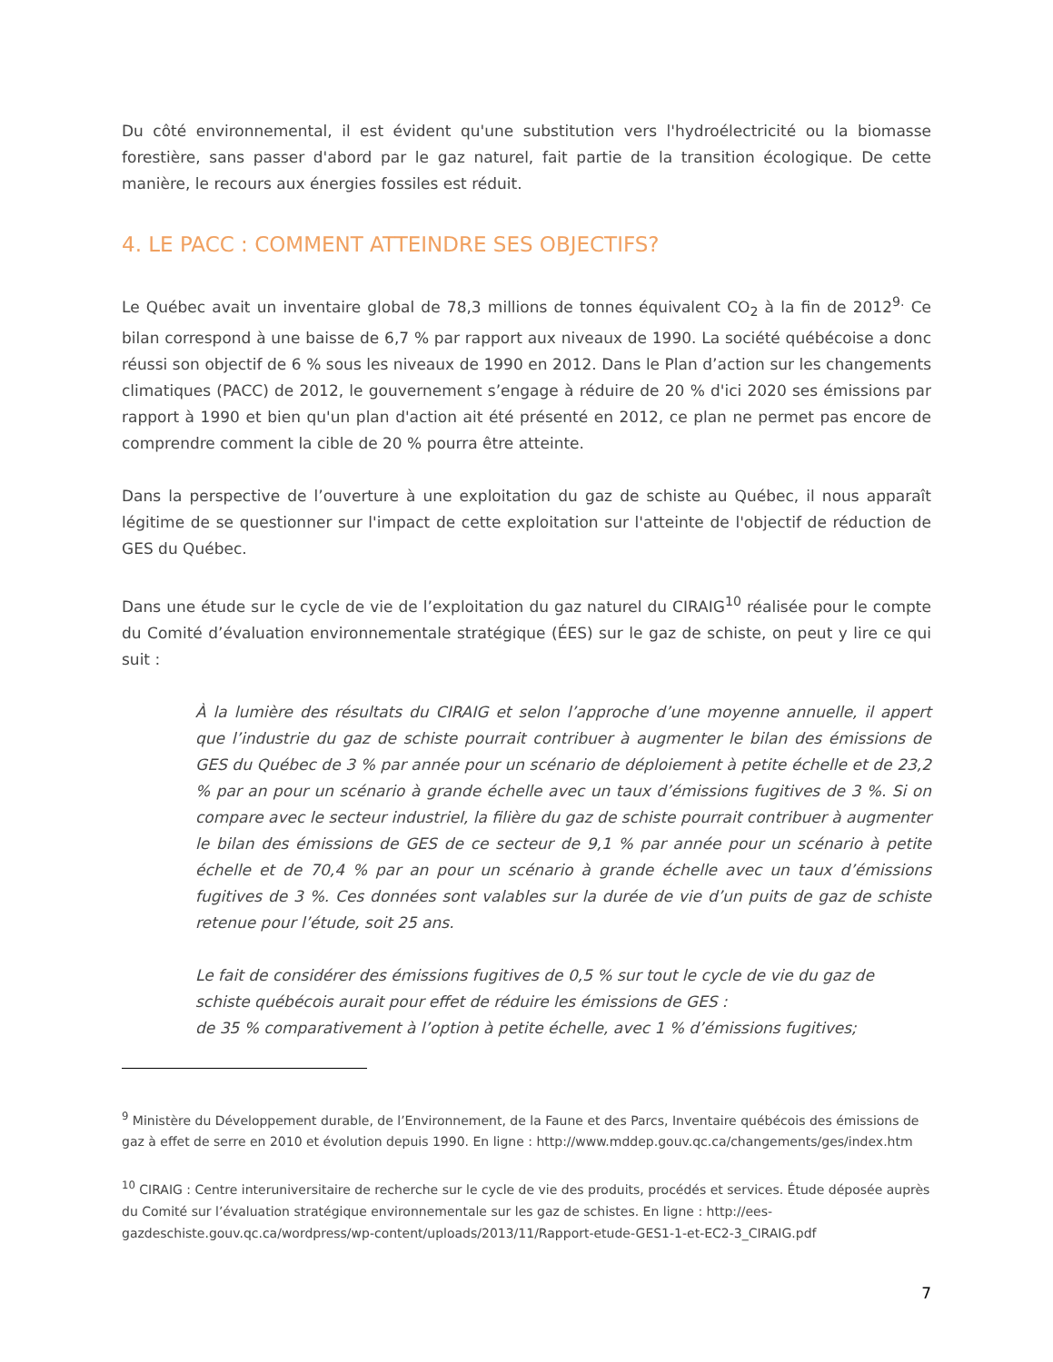Du côté environnemental, il est évident qu'une substitution vers l'hydroélectricité ou la biomasse forestière, sans passer d'abord par le gaz naturel, fait partie de la transition écologique. De cette manière, le recours aux énergies fossiles est réduit.
4. LE PACC : COMMENT ATTEINDRE SES OBJECTIFS?
Le Québec avait un inventaire global de 78,3 millions de tonnes équivalent CO<sub>2</sub> à la fin de 2012<sup>9.</sup> Ce bilan correspond à une baisse de 6,7 % par rapport aux niveaux de 1990. La société québécoise a donc réussi son objectif de 6 % sous les niveaux de 1990 en 2012. Dans le Plan d’action sur les changements climatiques (PACC) de 2012, le gouvernement s’engage à réduire de 20 % d'ici 2020 ses émissions par rapport à 1990 et bien qu'un plan d'action ait été présenté en 2012, ce plan ne permet pas encore de comprendre comment la cible de 20 % pourra être atteinte.
Dans la perspective de l’ouverture à une exploitation du gaz de schiste au Québec, il nous apparaît légitime de se questionner sur l'impact de cette exploitation sur l'atteinte de l'objectif de réduction de GES du Québec.
Dans une étude sur le cycle de vie de l’exploitation du gaz naturel du CIRAIG<sup>10</sup> réalisée pour le compte du Comité d’évaluation environnementale stratégique (ÉES) sur le gaz de schiste, on peut y lire ce qui suit :
À la lumière des résultats du CIRAIG et selon l’approche d’une moyenne annuelle, il appert que l’industrie du gaz de schiste pourrait contribuer à augmenter le bilan des émissions de GES du Québec de 3 % par année pour un scénario de déploiement à petite échelle et de 23,2 % par an pour un scénario à grande échelle avec un taux d’émissions fugitives de 3 %. Si on compare avec le secteur industriel, la filière du gaz de schiste pourrait contribuer à augmenter le bilan des émissions de GES de ce secteur de 9,1 % par année pour un scénario à petite échelle et de 70,4 % par an pour un scénario à grande échelle avec un taux d’émissions fugitives de 3 %. Ces données sont valables sur la durée de vie d’un puits de gaz de schiste retenue pour l’étude, soit 25 ans.
Le fait de considérer des émissions fugitives de 0,5 % sur tout le cycle de vie du gaz de schiste québécois aurait pour effet de réduire les émissions de GES :
de 35 % comparativement à l’option à petite échelle, avec 1 % d’émissions fugitives;
<sup>9</sup> Ministère du Développement durable, de l’Environnement, de la Faune et des Parcs, Inventaire québécois des émissions de gaz à effet de serre en 2010 et évolution depuis 1990. En ligne : http://www.mddep.gouv.qc.ca/changements/ges/index.htm
<sup>10</sup> CIRAIG : Centre interuniversitaire de recherche sur le cycle de vie des produits, procédés et services. Étude déposée auprès du Comité sur l’évaluation stratégique environnementale sur les gaz de schistes. En ligne : http://ees-gazdeschiste.gouv.qc.ca/wordpress/wp-content/uploads/2013/11/Rapport-etude-GES1-1-et-EC2-3_CIRAIG.pdf
7